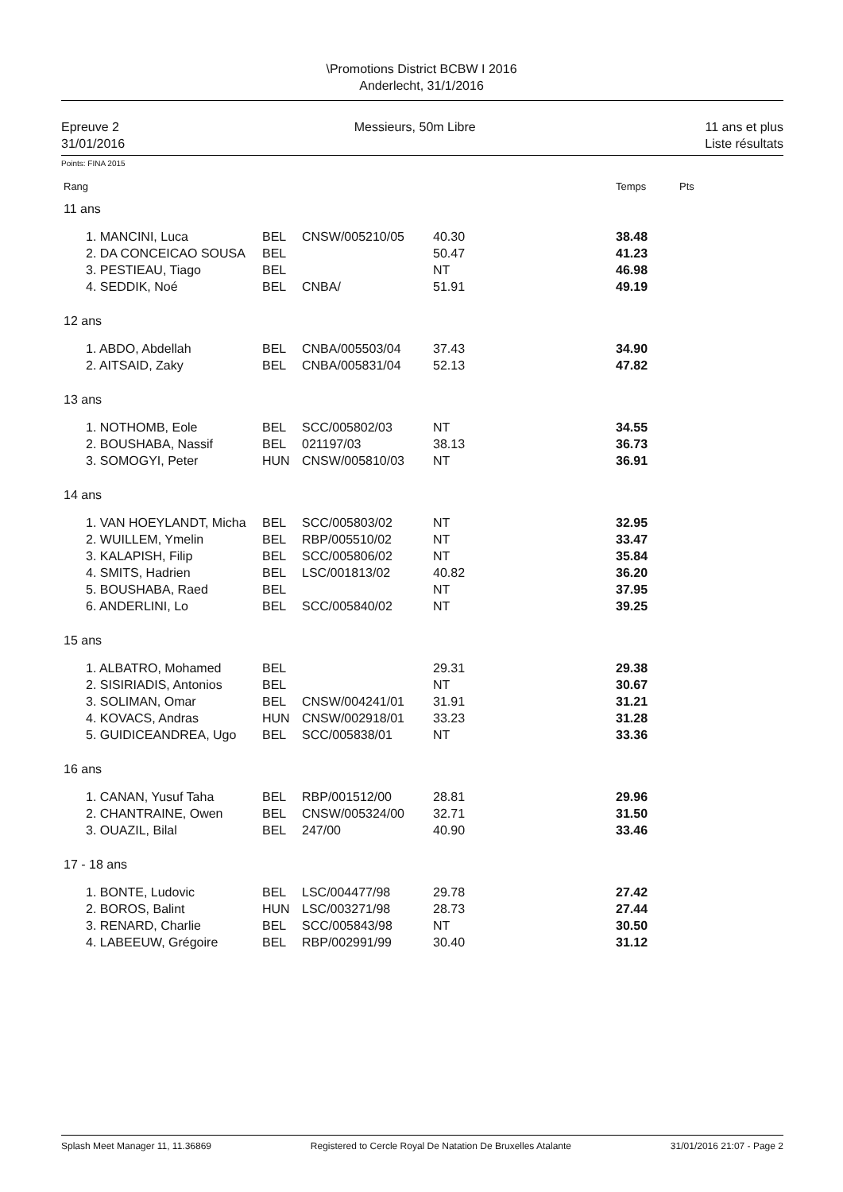\Promotions District BCBW I 2016
Anderlecht, 31/1/2016
Epreuve 2
31/01/2016
Messieurs, 50m Libre 11 ans et plus
Liste résultats
Points: FINA 2015
| Rang | | | | | | Temps | Pts |
| 11 ans | | | | | | | |
| | 1. MANCINI, Luca | BEL | CNSW/005210/05 | 40.30 | | 38.48 | |
| | 2. DA CONCEICAO SOUSA | BEL | | 50.47 | | 41.23 | |
| | 3. PESTIEAU, Tiago | BEL | | NT | | 46.98 | |
| | 4. SEDDIK, Noé | BEL | CNBA/ | 51.91 | | 49.19 | |
| 12 ans | | | | | | | |
| | 1. ABDO, Abdellah | BEL | CNBA/005503/04 | 37.43 | | 34.90 | |
| | 2. AITSAID, Zaky | BEL | CNBA/005831/04 | 52.13 | | 47.82 | |
| 13 ans | | | | | | | |
| | 1. NOTHOMB, Eole | BEL | SCC/005802/03 | NT | | 34.55 | |
| | 2. BOUSHABA, Nassif | BEL | 021197/03 | 38.13 | | 36.73 | |
| | 3. SOMOGYI, Peter | HUN | CNSW/005810/03 | NT | | 36.91 | |
| 14 ans | | | | | | | |
| | 1. VAN HOEYLANDT, Micha | BEL | SCC/005803/02 | NT | | 32.95 | |
| | 2. WUILLEM, Ymelin | BEL | RBP/005510/02 | NT | | 33.47 | |
| | 3. KALAPISH, Filip | BEL | SCC/005806/02 | NT | | 35.84 | |
| | 4. SMITS, Hadrien | BEL | LSC/001813/02 | 40.82 | | 36.20 | |
| | 5. BOUSHABA, Raed | BEL | | NT | | 37.95 | |
| | 6. ANDERLINI, Lo | BEL | SCC/005840/02 | NT | | 39.25 | |
| 15 ans | | | | | | | |
| | 1. ALBATRO, Mohamed | BEL | | 29.31 | | 29.38 | |
| | 2. SISIRIADIS, Antonios | BEL | | NT | | 30.67 | |
| | 3. SOLIMAN, Omar | BEL | CNSW/004241/01 | 31.91 | | 31.21 | |
| | 4. KOVACS, Andras | HUN | CNSW/002918/01 | 33.23 | | 31.28 | |
| | 5. GUIDICEANDREA, Ugo | BEL | SCC/005838/01 | NT | | 33.36 | |
| 16 ans | | | | | | | |
| | 1. CANAN, Yusuf Taha | BEL | RBP/001512/00 | 28.81 | | 29.96 | |
| | 2. CHANTRAINE, Owen | BEL | CNSW/005324/00 | 32.71 | | 31.50 | |
| | 3. OUAZIL, Bilal | BEL | 247/00 | 40.90 | | 33.46 | |
| 17 - 18 ans | | | | | | | |
| | 1. BONTE, Ludovic | BEL | LSC/004477/98 | 29.78 | | 27.42 | |
| | 2. BOROS, Balint | HUN | LSC/003271/98 | 28.73 | | 27.44 | |
| | 3. RENARD, Charlie | BEL | SCC/005843/98 | NT | | 30.50 | |
| | 4. LABEEUW, Grégoire | BEL | RBP/002991/99 | 30.40 | | 31.12 | |
Splash Meet Manager 11, 11.36869 Registered to Cercle Royal De Natation De Bruxelles Atalante 31/01/2016 21:07 - Page 2